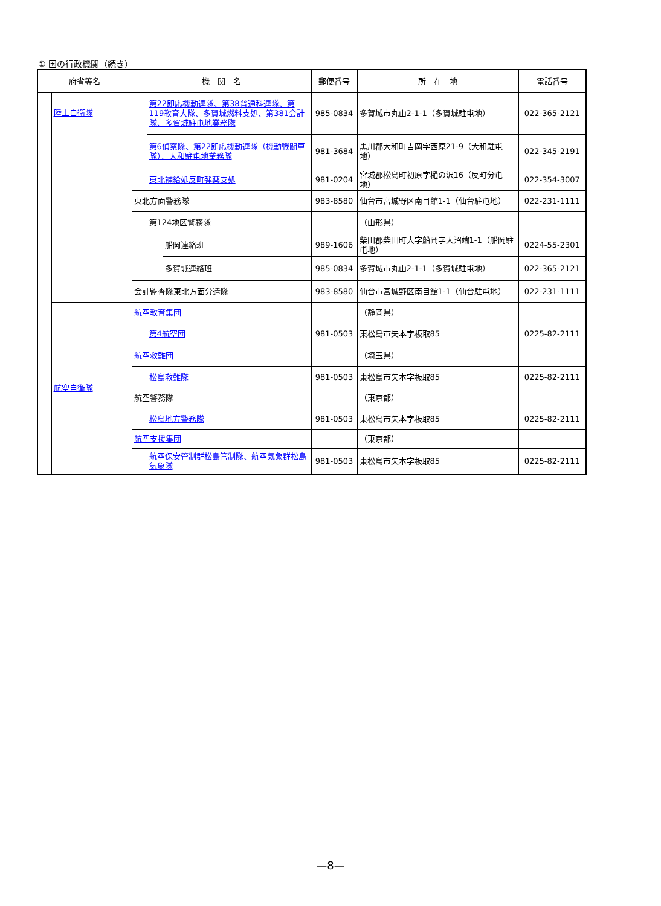① 国の行政機関（続き）
| 府省等名 | | 機 関 名 | | | 郵便番号 | 所 在 地 | 電話番号 |
| --- | --- | --- | --- | --- | --- | --- | --- |
| | 陸上自衛隊 | | 第22即応機動連隊、第38普通科連隊、第119教育大隊、多賀城燃料支処、第381会計隊、多賀城駐屯地業務隊 | | 985-0834 | 多賀城市丸山2-1-1（多賀城駐屯地） | 022-365-2121 |
| | | | 第6偵察隊、第22即応機動連隊（機動戦闘車隊）、大和駐屯地業務隊 | | 981-3684 | 黒川郡大和町吉岡字西原21-9（大和駐屯地） | 022-345-2191 |
| | | | 東北補給処反町弾薬支処 | | 981-0204 | 宮城郡松島町初原字樋の沢16（反町分屯地） | 022-354-3007 |
| | | 東北方面警務隊 | | | 983-8580 | 仙台市宮城野区南目館1-1（仙台駐屯地） | 022-231-1111 |
| | | | 第124地区警務隊 | | | （山形県） | |
| | | | | 船岡連絡班 | 989-1606 | 柴田郡柴田町大字船岡字大沼端1-1（船岡駐屯地） | 0224-55-2301 |
| | | | | 多賀城連絡班 | 985-0834 | 多賀城市丸山2-1-1（多賀城駐屯地） | 022-365-2121 |
| | | 会計監査隊東北方面分遣隊 | | | 983-8580 | 仙台市宮城野区南目館1-1（仙台駐屯地） | 022-231-1111 |
| | 航空自衛隊 | 航空教育集団 | | | | （静岡県） | |
| | | | 第4航空団 | | 981-0503 | 東松島市矢本字板取85 | 0225-82-2111 |
| | | 航空救難団 | | | | （埼玉県） | |
| | | | 松島救難隊 | | 981-0503 | 東松島市矢本字板取85 | 0225-82-2111 |
| | | 航空警務隊 | | | | （東京都） | |
| | | | 松島地方警務隊 | | 981-0503 | 東松島市矢本字板取85 | 0225-82-2111 |
| | | 航空支援集団 | | | | （東京都） | |
| | | | 航空保安管制群松島管制隊、航空気象群松島気象隊 | | 981-0503 | 東松島市矢本字板取85 | 0225-82-2111 |
—8—